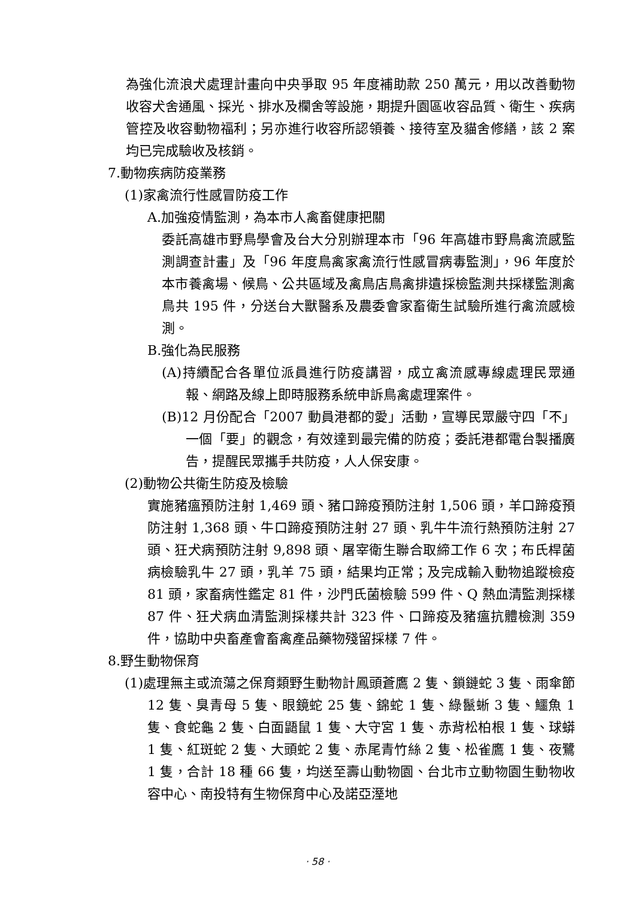為強化流浪犬處理計畫向中央爭取 95 年度補助款 250 萬元，用以改善動物收容犬舍通風、採光、排水及欄舍等設施，期提升園區收容品質、衛生、疾病管控及收容動物福利；另亦進行收容所認領養、接待室及貓舍修繕，該 2 案均已完成驗收及核銷。
7.動物疾病防疫業務
(1)家禽流行性感冒防疫工作
A.加強疫情監測，為本市人禽畜健康把關
委託高雄市野鳥學會及台大分別辦理本市「96 年高雄市野鳥禽流感監測調查計畫」及「96 年度鳥禽家禽流行性感冒病毒監測」，96 年度於本市養禽場、候鳥、公共區域及禽鳥店鳥禽排遺採檢監測共採樣監測禽鳥共 195 件，分送台大獸醫系及農委會家畜衛生試驗所進行禽流感檢測。
B.強化為民服務
(A)持續配合各單位派員進行防疫講習，成立禽流感專線處理民眾通報、網路及線上即時服務系統申訴鳥禽處理案件。
(B)12 月份配合「2007 動員港都的愛」活動，宣導民眾嚴守四「不」一個「要」的觀念，有效達到最完備的防疫；委託港都電台製播廣告，提醒民眾攜手共防疫，人人保安康。
(2)動物公共衛生防疫及檢驗
實施豬瘟預防注射 1,469 頭、豬口蹄疫預防注射 1,506 頭，羊口蹄疫預防注射 1,368 頭、牛口蹄疫預防注射 27 頭、乳牛牛流行熱預防注射 27 頭、狂犬病預防注射 9,898 頭、屠宰衛生聯合取締工作 6 次；布氏桿菌病檢驗乳牛 27 頭，乳羊 75 頭，結果均正常；及完成輸入動物追蹤檢疫 81 頭，家畜病性鑑定 81 件，沙門氏菌檢驗 599 件、Q 熱血清監測採樣 87 件、狂犬病血清監測採樣共計 323 件、口蹄疫及豬瘟抗體檢測 359 件，協助中央畜產會畜禽產品藥物殘留採樣 7 件。
8.野生動物保育
(1)處理無主或流蕩之保育類野生動物計鳳頭蒼鷹 2 隻、鎖鏈蛇 3 隻、雨傘節 12 隻、臭青母 5 隻、眼鏡蛇 25 隻、錦蛇 1 隻、綠鬣蜥 3 隻、鱷魚 1 隻、食蛇龜 2 隻、白面鼯鼠 1 隻、大守宮 1 隻、赤背松柏根 1 隻、球蟒 1 隻、紅斑蛇 2 隻、大頭蛇 2 隻、赤尾青竹絲 2 隻、松雀鷹 1 隻、夜鷺 1 隻，合計 18 種 66 隻，均送至壽山動物園、台北市立動物園生動物收容中心、南投特有生物保育中心及諾亞溼地
· 58 ·